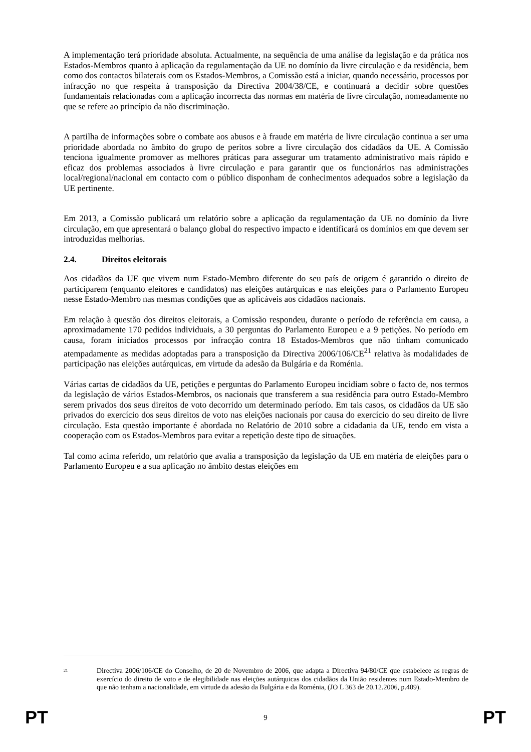A implementação terá prioridade absoluta. Actualmente, na sequência de uma análise da legislação e da prática nos Estados-Membros quanto à aplicação da regulamentação da UE no domínio da livre circulação e da residência, bem como dos contactos bilaterais com os Estados-Membros, a Comissão está a iniciar, quando necessário, processos por infracção no que respeita à transposição da Directiva 2004/38/CE, e continuará a decidir sobre questões fundamentais relacionadas com a aplicação incorrecta das normas em matéria de livre circulação, nomeadamente no que se refere ao princípio da não discriminação.
A partilha de informações sobre o combate aos abusos e à fraude em matéria de livre circulação continua a ser uma prioridade abordada no âmbito do grupo de peritos sobre a livre circulação dos cidadãos da UE. A Comissão tenciona igualmente promover as melhores práticas para assegurar um tratamento administrativo mais rápido e eficaz dos problemas associados à livre circulação e para garantir que os funcionários nas administrações local/regional/nacional em contacto com o público disponham de conhecimentos adequados sobre a legislação da UE pertinente.
Em 2013, a Comissão publicará um relatório sobre a aplicação da regulamentação da UE no domínio da livre circulação, em que apresentará o balanço global do respectivo impacto e identificará os domínios em que devem ser introduzidas melhorias.
2.4. Direitos eleitorais
Aos cidadãos da UE que vivem num Estado-Membro diferente do seu país de origem é garantido o direito de participarem (enquanto eleitores e candidatos) nas eleições autárquicas e nas eleições para o Parlamento Europeu nesse Estado-Membro nas mesmas condições que as aplicáveis aos cidadãos nacionais.
Em relação à questão dos direitos eleitorais, a Comissão respondeu, durante o período de referência em causa, a aproximadamente 170 pedidos individuais, a 30 perguntas do Parlamento Europeu e a 9 petições. No período em causa, foram iniciados processos por infracção contra 18 Estados-Membros que não tinham comunicado atempadamente as medidas adoptadas para a transposição da Directiva 2006/106/CE<sup>21</sup> relativa às modalidades de participação nas eleições autárquicas, em virtude da adesão da Bulgária e da Roménia.
Várias cartas de cidadãos da UE, petições e perguntas do Parlamento Europeu incidiam sobre o facto de, nos termos da legislação de vários Estados-Membros, os nacionais que transferem a sua residência para outro Estado-Membro serem privados dos seus direitos de voto decorrido um determinado período. Em tais casos, os cidadãos da UE são privados do exercício dos seus direitos de voto nas eleições nacionais por causa do exercício do seu direito de livre circulação. Esta questão importante é abordada no Relatório de 2010 sobre a cidadania da UE, tendo em vista a cooperação com os Estados-Membros para evitar a repetição deste tipo de situações.
Tal como acima referido, um relatório que avalia a transposição da legislação da UE em matéria de eleições para o Parlamento Europeu e a sua aplicação no âmbito destas eleições em
<sup>21</sup>
Directiva 2006/106/CE do Conselho, de 20 de Novembro de 2006, que adapta a Directiva 94/80/CE que estabelece as regras de exercício do direito de voto e de elegibilidade nas eleições autárquicas dos cidadãos da União residentes num Estado-Membro de que não tenham a nacionalidade, em virtude da adesão da Bulgária e da Roménia, (JO L 363 de 20.12.2006, p.409).
PT 9 PT